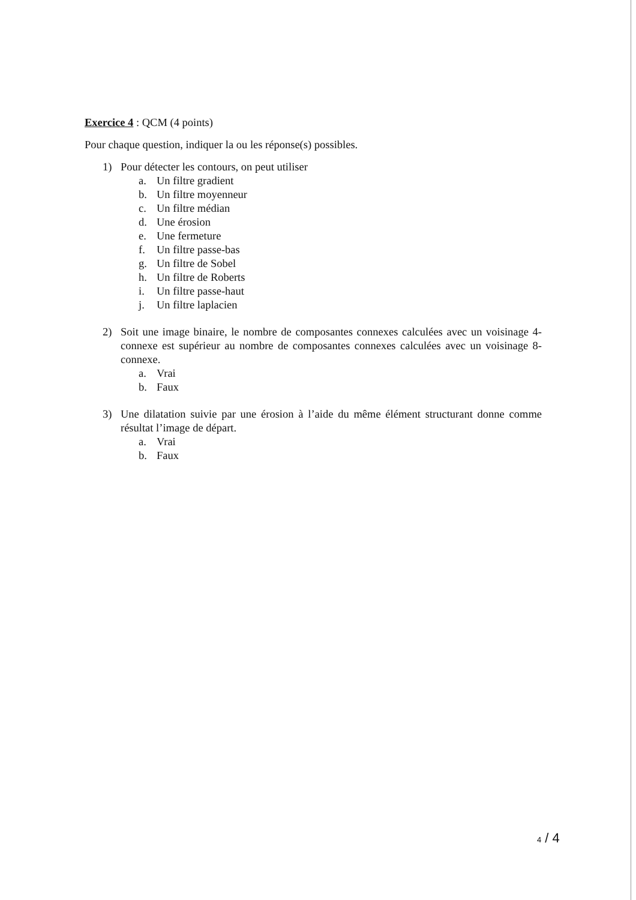Exercice 4 : QCM (4 points)
Pour chaque question, indiquer la ou les réponse(s) possibles.
1) Pour détecter les contours, on peut utiliser
a. Un filtre gradient
b. Un filtre moyenneur
c. Un filtre médian
d. Une érosion
e. Une fermeture
f. Un filtre passe-bas
g. Un filtre de Sobel
h. Un filtre de Roberts
i. Un filtre passe-haut
j. Un filtre laplacien
2) Soit une image binaire, le nombre de composantes connexes calculées avec un voisinage 4-connexe est supérieur au nombre de composantes connexes calculées avec un voisinage 8-connexe.
a. Vrai
b. Faux
3) Une dilatation suivie par une érosion à l’aide du même élément structurant donne comme résultat l’image de départ.
a. Vrai
b. Faux
4 / 4